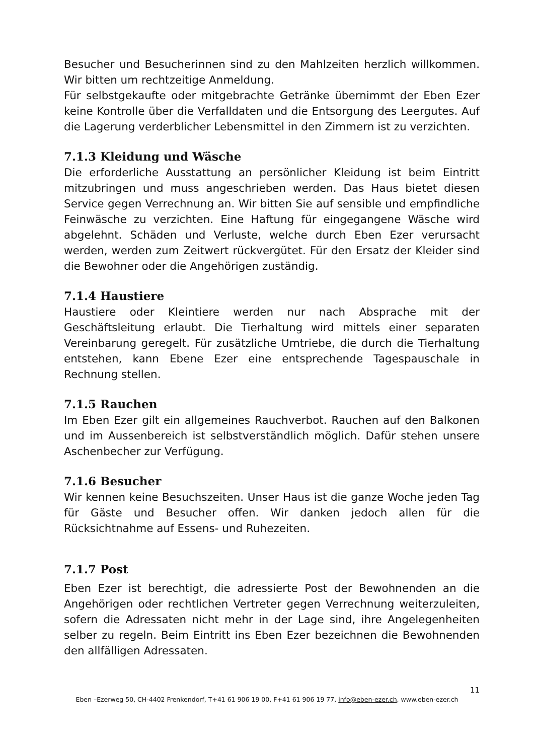Besucher und Besucherinnen sind zu den Mahlzeiten herzlich willkommen. Wir bitten um rechtzeitige Anmeldung.
Für selbstgekaufte oder mitgebrachte Getränke übernimmt der Eben Ezer keine Kontrolle über die Verfalldaten und die Entsorgung des Leergutes. Auf die Lagerung verderblicher Lebensmittel in den Zimmern ist zu verzichten.
7.1.3 Kleidung und Wäsche
Die erforderliche Ausstattung an persönlicher Kleidung ist beim Eintritt mitzubringen und muss angeschrieben werden. Das Haus bietet diesen Service gegen Verrechnung an. Wir bitten Sie auf sensible und empfindliche Feinwäsche zu verzichten. Eine Haftung für eingegangene Wäsche wird abgelehnt. Schäden und Verluste, welche durch Eben Ezer verursacht werden, werden zum Zeitwert rückvergütet. Für den Ersatz der Kleider sind die Bewohner oder die Angehörigen zuständig.
7.1.4 Haustiere
Haustiere oder Kleintiere werden nur nach Absprache mit der Geschäftsleitung erlaubt. Die Tierhaltung wird mittels einer separaten Vereinbarung geregelt. Für zusätzliche Umtriebe, die durch die Tierhaltung entstehen, kann Ebene Ezer eine entsprechende Tagespauschale in Rechnung stellen.
7.1.5 Rauchen
Im Eben Ezer gilt ein allgemeines Rauchverbot. Rauchen auf den Balkonen und im Aussenbereich ist selbstverständlich möglich. Dafür stehen unsere Aschenbecher zur Verfügung.
7.1.6 Besucher
Wir kennen keine Besuchszeiten. Unser Haus ist die ganze Woche jeden Tag für Gäste und Besucher offen. Wir danken jedoch allen für die Rücksichtnahme auf Essens- und Ruhezeiten.
7.1.7 Post
Eben Ezer ist berechtigt, die adressierte Post der Bewohnenden an die Angehörigen oder rechtlichen Vertreter gegen Verrechnung weiterzuleiten, sofern die Adressaten nicht mehr in der Lage sind, ihre Angelegenheiten selber zu regeln. Beim Eintritt ins Eben Ezer bezeichnen die Bewohnenden den allfälligen Adressaten.
11
Eben –Ezerweg 50, CH-4402 Frenkendorf, T+41 61 906 19 00, F+41 61 906 19 77, info@eben-ezer.ch, www.eben-ezer.ch